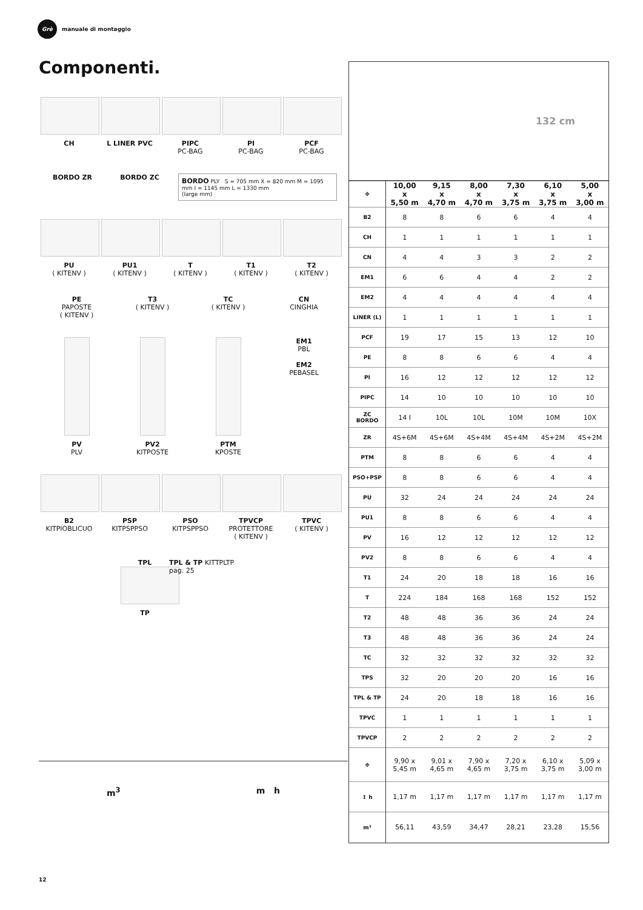Grè
manuale di montaggio
Componenti.
CH L LINER PVC PIPC
PC-BAG
PI
PC-BAG
PCF
PC-BAG
BORDO ZR BORDO ZC
BORDO PLY S = 705 mm X = 820 mm M = 1095 mm I = 1145 mm L = 1330 mm
(large mm)
PU
( KITENV )
PU1
( KITENV )
T
( KITENV )
T1
( KITENV )
T2
( KITENV )
PE
PAPOSTE
( KITENV )
T3
( KITENV )
TC
( KITENV )
CN
CINGHIA
PV
PLV
PV2
KITPOSTE
PTM
KPOSTE
EM1
PBL
EM2
PEBASEL
B2
KITPIOBLICUO
PSP
KITPSPPSO
PSO
KITPSPPSO
TPVCP
PROTETTORE
( KITENV )
TPVC
( KITENV )
TPL
TP
TPL & TP KITTPLTP
pag. 25
132 cm
| ✥ | 10,00 x 5,50 m | 9,15 x 4,70 m | 8,00 x 4,70 m | 7,30 x 3,75 m | 6,10 x 3,75 m | 5,00 x 3,00 m |
| --- | --- | --- | --- | --- | --- | --- |
| B2 | 8 | 8 | 6 | 6 | 4 | 4 |
| CH | 1 | 1 | 1 | 1 | 1 | 1 |
| CN | 4 | 4 | 3 | 3 | 2 | 2 |
| EM1 | 6 | 6 | 4 | 4 | 2 | 2 |
| EM2 | 4 | 4 | 4 | 4 | 4 | 4 |
| LINER (L) | 1 | 1 | 1 | 1 | 1 | 1 |
| PCF | 19 | 17 | 15 | 13 | 12 | 10 |
| PE | 8 | 8 | 6 | 6 | 4 | 4 |
| PI | 16 | 12 | 12 | 12 | 12 | 12 |
| PIPC | 14 | 10 | 10 | 10 | 10 | 10 |
| ZC BORDO | 14 I | 10L | 10L | 10M | 10M | 10X |
| ZR | 4S+6M | 4S+6M | 4S+4M | 4S+4M | 4S+2M | 4S+2M |
| PTM | 8 | 8 | 6 | 6 | 4 | 4 |
| PSO+PSP | 8 | 8 | 6 | 6 | 4 | 4 |
| PU | 32 | 24 | 24 | 24 | 24 | 24 |
| PU1 | 8 | 8 | 6 | 6 | 4 | 4 |
| PV | 16 | 12 | 12 | 12 | 12 | 12 |
| PV2 | 8 | 8 | 6 | 6 | 4 | 4 |
| T1 | 24 | 20 | 18 | 18 | 16 | 16 |
| T | 224 | 184 | 168 | 168 | 152 | 152 |
| T2 | 48 | 48 | 36 | 36 | 24 | 24 |
| T3 | 48 | 48 | 36 | 36 | 24 | 24 |
| TC | 32 | 32 | 32 | 32 | 32 | 32 |
| TPS | 32 | 20 | 20 | 20 | 16 | 16 |
| TPL & TP | 24 | 20 | 18 | 18 | 16 | 16 |
| TPVC | 1 | 1 | 1 | 1 | 1 | 1 |
| TPVCP | 2 | 2 | 2 | 2 | 2 | 2 |
| ✥ | 9,90 x 5,45 m | 9,01 x 4,65 m | 7,90 x 4,65 m | 7,20 x 3,75 m | 6,10 x 3,75 m | 5,09 x 3,00 m |
| ↕ h | 1,17 m | 1,17 m | 1,17 m | 1,17 m | 1,17 m | 1,17 m |
| m³ | 56,11 | 43,59 | 34,47 | 28,21 | 23,28 | 15,56 |
m<sup>3</sup> m h
12